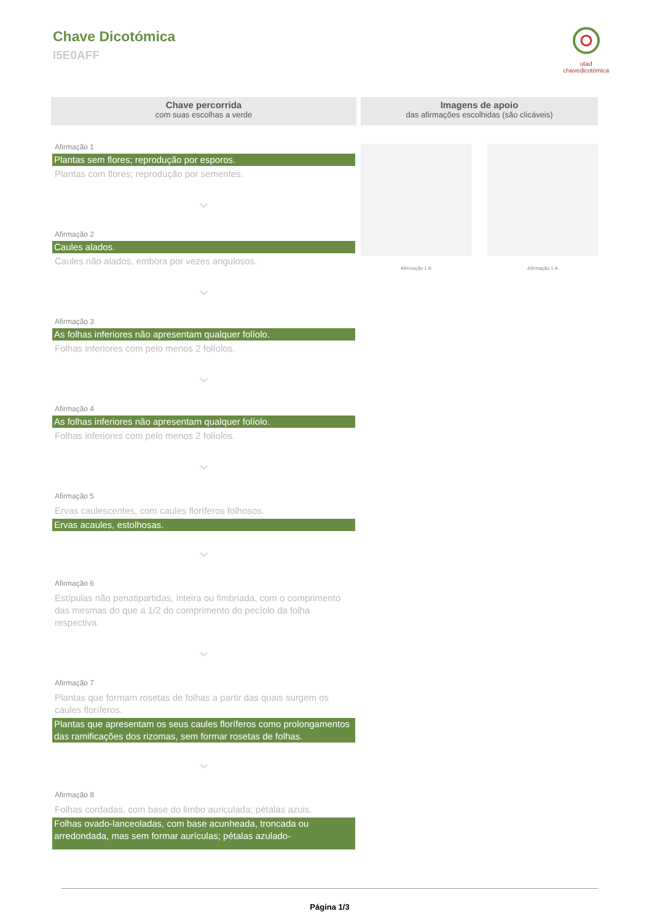Chave Dicotómica
I5E0AFF
utad
chavedicotómica
Chave percorrida
com suas escolhas a verde
Afirmação 1
Plantas sem flores; reprodução por esporos.
Plantas com flores; reprodução por sementes.
⌄
Afirmação 2
Caules alados.
Caules não alados, embora por vezes angulosos.
⌄
Afirmação 3
As folhas inferiores não apresentam qualquer folíolo.
Folhas inferiores com pelo menos 2 folíolos.
⌄
Afirmação 4
As folhas inferiores não apresentam qualquer folíolo.
Folhas inferiores com pelo menos 2 folíolos.
⌄
Afirmação 5
Ervas caulescentes, com caules floríferos folhosos.
Ervas acaules, estolhosas.
⌄
Afirmação 6
Estípulas não penatipartidas, inteira ou fimbriada, com o comprimento das mesmas do que a 1/2 do comprimento do pecíolo da folha respectiva.
⌄
Afirmação 7
Plantas que formam rosetas de folhas a partir das quais surgem os caules floríferos.
Plantas que apresentam os seus caules floríferos como prolongamentos das ramificações dos rizomas, sem formar rosetas de folhas.
⌄
Afirmação 8
Folhas cordadas, com base do limbo auriculada; pétalas azuis.
Folhas ovado-lanceoladas, com base acunheada, troncada ou arredondada, mas sem formar aurículas; pétalas azulado-
Imagens de apoio
das afirmações escolhidas (são clicáveis)
Afirmação 1 A Afirmação 1 A
Página 1/3